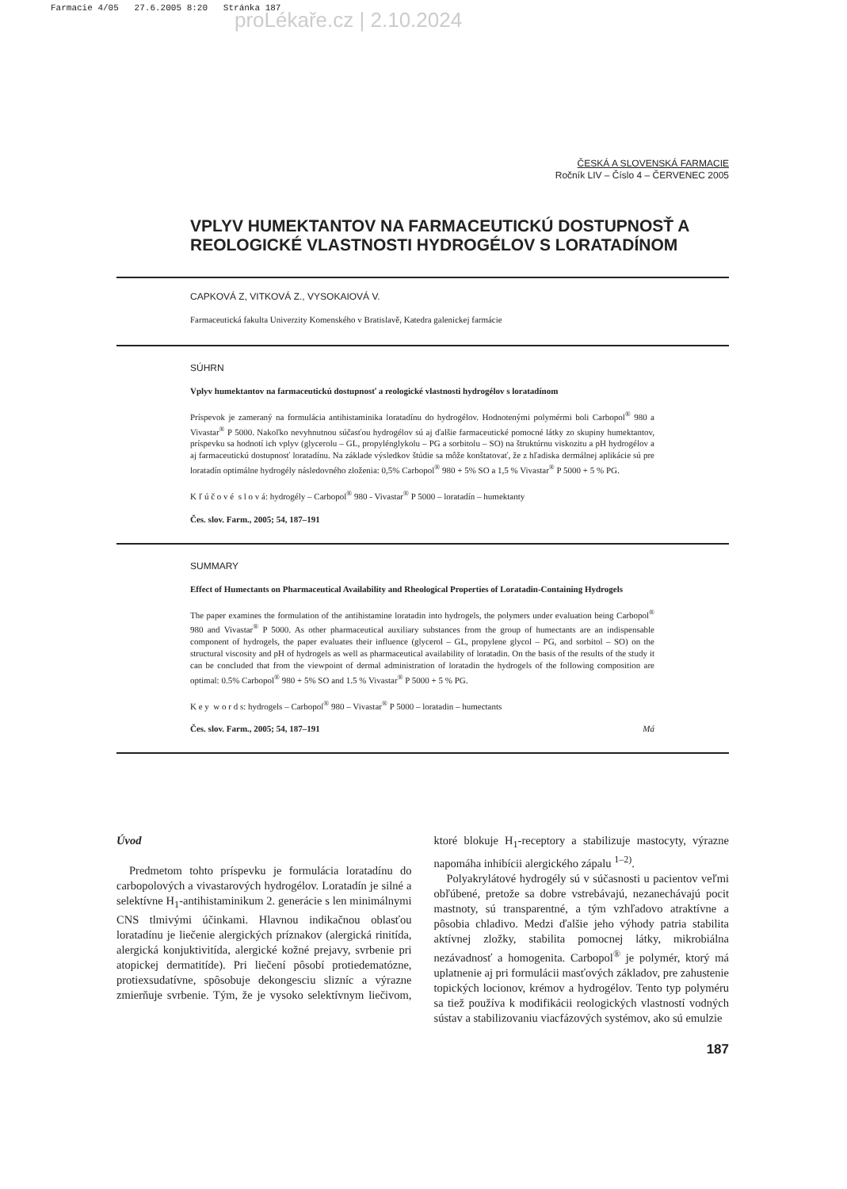Farmacie 4/05 27.6.2005 8:20 Stránka 187
proLékaře.cz | 2.10.2024
ČESKÁ A SLOVENSKÁ FARMACIE
Ročník LIV – Číslo 4 – ČERVENEC 2005
VPLYV HUMEKTANTOV NA FARMACEUTICKÚ DOSTUPNOSŤ A REOLOGICKÉ VLASTNOSTI HYDROGÉLOV S LORATADÍNOM
CAPKOVÁ Z, VITKOVÁ Z., VYSOKAIOVÁ V.
Farmaceutická fakulta Univerzity Komenského v Bratislavě, Katedra galenickej farmácie
SÚHRN
Vplyv humektantov na farmaceutickú dostupnosť a reologické vlastnosti hydrogélov s loratadínom
Príspevok je zameraný na formulácia antihistaminika loratadínu do hydrogélov. Hodnotenými polymérmi boli Carbopol<sup>®</sup> 980 a Vivastar<sup>®</sup> P 5000. Nakoľko nevyhnutnou súčasťou hydrogélov sú aj ďalšie farmaceutické pomocné látky zo skupiny humektantov, príspevku sa hodnotí ich vplyv (glycerolu – GL, propylénglykolu – PG a sorbitolu – SO) na štruktúrnu viskozitu a pH hydrogélov a aj farmaceutickú dostupnosť loratadínu. Na základe výsledkov štúdie sa môže konštatovať, že z hľadiska dermálnej aplikácie sú pre loratadín optimálne hydrogély následovného zloženia: 0,5% Carbopol<sup>®</sup> 980 + 5% SO a 1,5 % Vivastar<sup>®</sup> P 5000 + 5 % PG.
K ľ ú č o v é s l o v á: hydrogély – Carbopol<sup>®</sup> 980 - Vivastar<sup>®</sup> P 5000 – loratadín – humektanty
Čes. slov. Farm., 2005; 54, 187–191
SUMMARY
Effect of Humectants on Pharmaceutical Availability and Rheological Properties of Loratadin-Containing Hydrogels
The paper examines the formulation of the antihistamine loratadin into hydrogels, the polymers under evaluation being Carbopol<sup>®</sup> 980 and Vivastar<sup>®</sup> P 5000. As other pharmaceutical auxiliary substances from the group of humectants are an indispensable component of hydrogels, the paper evaluates their influence (glycerol – GL, propylene glycol – PG, and sorbitol – SO) on the structural viscosity and pH of hydrogels as well as pharmaceutical availability of loratadin. On the basis of the results of the study it can be concluded that from the viewpoint of dermal administration of loratadin the hydrogels of the following composition are optimal: 0.5% Carbopol<sup>®</sup> 980 + 5% SO and 1.5 % Vivastar<sup>®</sup> P 5000 + 5 % PG.
K e y w o r d s: hydrogels – Carbopol<sup>®</sup> 980 – Vivastar<sup>®</sup> P 5000 – loratadin – humectants
Čes. slov. Farm., 2005; 54, 187–191 Má
Úvod
Predmetom tohto príspevku je formulácia loratadínu do carbopolových a vivastarových hydrogélov. Loratadín je silné a selektívne H<sub>1</sub>-antihistaminikum 2. generácie s len minimálnymi CNS tlmivými účinkami. Hlavnou indikačnou oblasťou loratadínu je liečenie alergických príznakov (alergická rinitída, alergická konjuktivitída, alergické kožné prejavy, svrbenie pri atopickej dermatitíde). Pri liečení pôsobí protiedematózne, protiexsudatívne, spôsobuje dekongesciu slizníc a výrazne zmierňuje svrbenie. Tým, že je vysoko selektívnym liečivom, ktoré blokuje H<sub>1</sub>-receptory a stabilizuje mastocyty, výrazne napomáha inhibícii alergického zápalu <sup>1–2)</sup>.
Polyakrylátové hydrogély sú v súčasnosti u pacientov veľmi obľúbené, pretože sa dobre vstrebávajú, nezanechávajú pocit mastnoty, sú transparentné, a tým vzhľadovo atraktívne a pôsobia chladivo. Medzi ďalšie jeho výhody patria stabilita aktívnej zložky, stabilita pomocnej látky, mikrobiálna nezávadnosť a homogenita. Carbopol<sup>®</sup> je polymér, ktorý má uplatnenie aj pri formulácii masťových základov, pre zahustenie topických locionov, krémov a hydrogélov. Tento typ polyméru sa tiež používa k modifikácii reologických vlastností vodných sústav a stabilizovaniu viacfázových systémov, ako sú emulzie
187